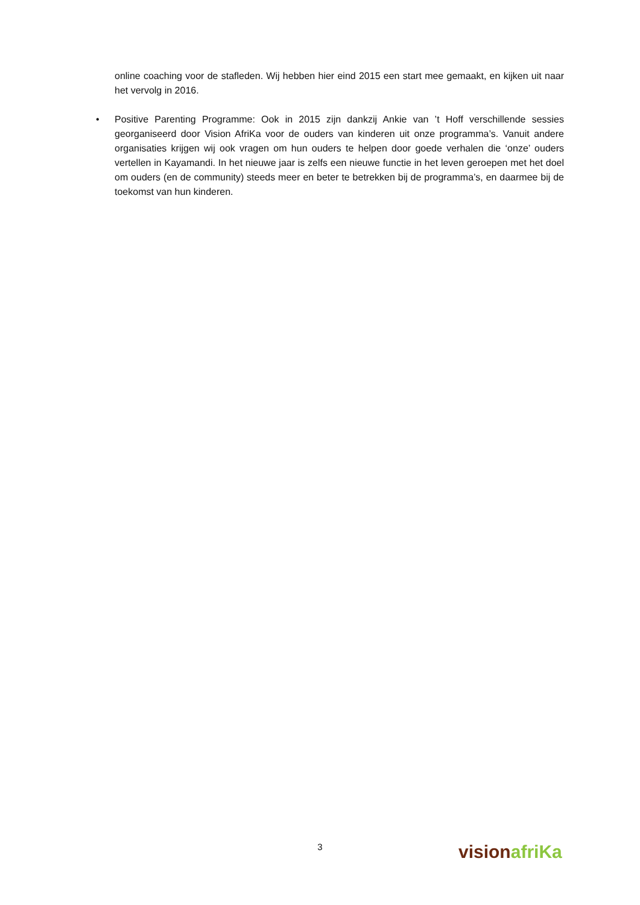online coaching voor de stafleden. Wij hebben hier eind 2015 een start mee gemaakt, en kijken uit naar het vervolg in 2016.
• Positive Parenting Programme: Ook in 2015 zijn dankzij Ankie van ’t Hoff verschillende sessies georganiseerd door Vision AfriKa voor de ouders van kinderen uit onze programma’s. Vanuit andere organisaties krijgen wij ook vragen om hun ouders te helpen door goede verhalen die ‘onze’ ouders vertellen in Kayamandi. In het nieuwe jaar is zelfs een nieuwe functie in het leven geroepen met het doel om ouders (en de community) steeds meer en beter te betrekken bij de programma’s, en daarmee bij de toekomst van hun kinderen.
3
vision afriKa